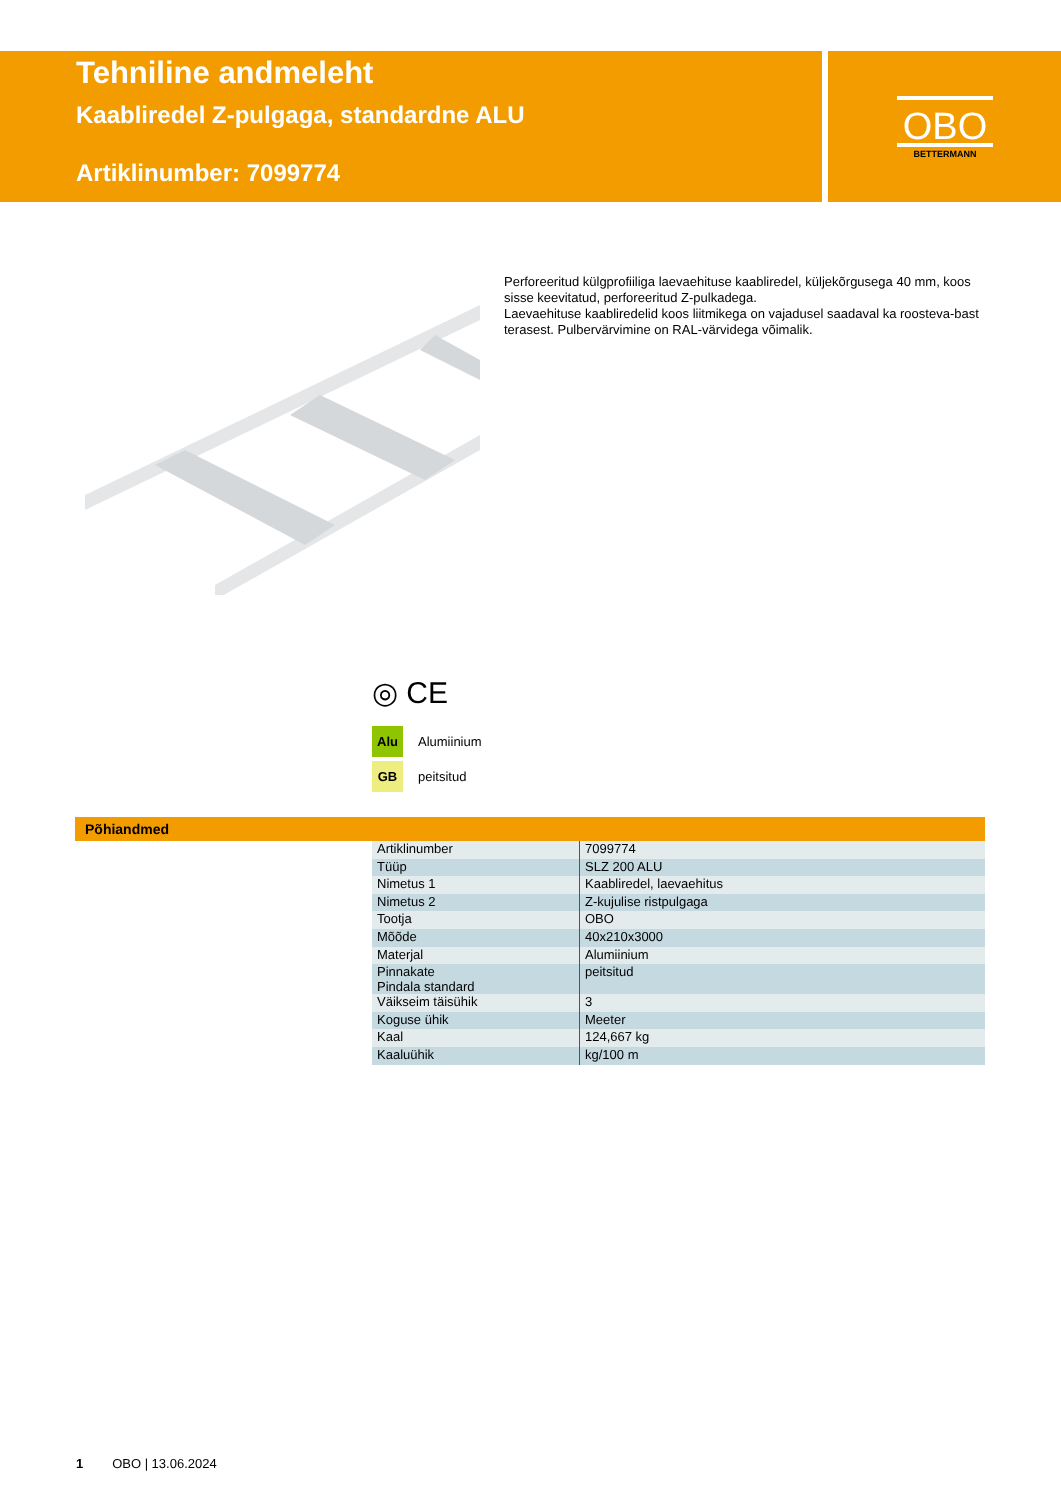Tehniline andmeleht
Kaabliredel Z-pulgaga, standardne ALU
Artiklinumber: 7099774
OBO
BETTERMANN
Perforeeritud külgprofiiliga laevaehituse kaabliredel, küljekõrgusega 40 mm, koos sisse keevitatud, perforeeritud Z-pulkadega.
Laevaehituse kaabliredelid koos liitmikega on vajadusel saadaval ka roosteva-bast terasest. Pulbervärvimine on RAL-värvidega võimalik.
◎ CE
Alu Alumiinium
GB peitsitud
Põhiandmed
| Artiklinumber | 7099774 |
| Tüüp | SLZ 200 ALU |
| Nimetus 1 | Kaabliredel, laevaehitus |
| Nimetus 2 | Z-kujulise ristpulgaga |
| Tootja | OBO |
| Mõõde | 40x210x3000 |
| Materjal | Alumiinium |
| Pinnakate Pindala standard | peitsitud |
| Väikseim täisühik | 3 |
| Koguse ühik | Meeter |
| Kaal | 124,667 kg |
| Kaaluühik | kg/100 m |
1 OBO | 13.06.2024